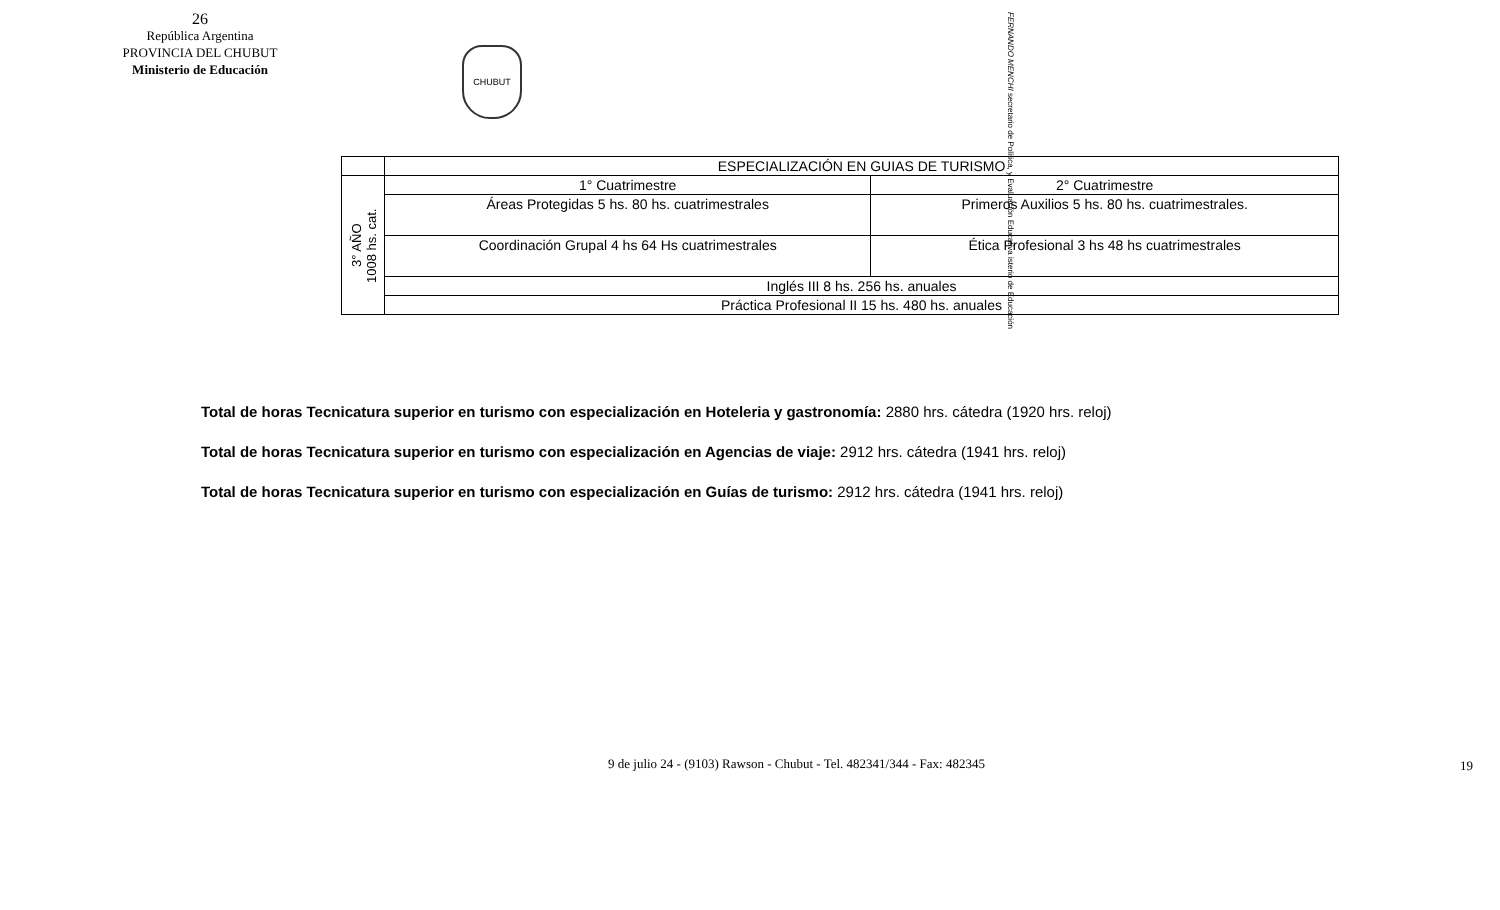26
República Argentina
PROVINCIA DEL CHUBUT
Ministerio de Educación
CHUBUT
FERNANDO MENCHI secretario de Política, y Evaluación Educativa isterio de Educación
| | ESPECIALIZACIÓN EN GUIAS DE TURISMO | |
| 3° AÑO 1008 hs. cat. | 1° Cuatrimestre | 2° Cuatrimestre |
| | Áreas Protegidas 5 hs. 80 hs. cuatrimestrales | Primeros Auxilios 5 hs. 80 hs. cuatrimestrales. |
| | Coordinación Grupal 4 hs 64 Hs cuatrimestrales | Ética Profesional 3 hs 48 hs cuatrimestrales |
| | Inglés III 8 hs. 256 hs. anuales | |
| | Práctica Profesional II 15 hs. 480 hs. anuales | |
Total de horas Tecnicatura superior en turismo con especialización en Hoteleria y gastronomía: 2880 hrs. cátedra (1920 hrs. reloj)
Total de horas Tecnicatura superior en turismo con especialización en Agencias de viaje: 2912 hrs. cátedra (1941 hrs. reloj)
Total de horas Tecnicatura superior en turismo con especialización en Guías de turismo: 2912 hrs. cátedra (1941 hrs. reloj)
9 de julio 24 - (9103) Rawson - Chubut - Tel. 482341/344 - Fax: 482345
19